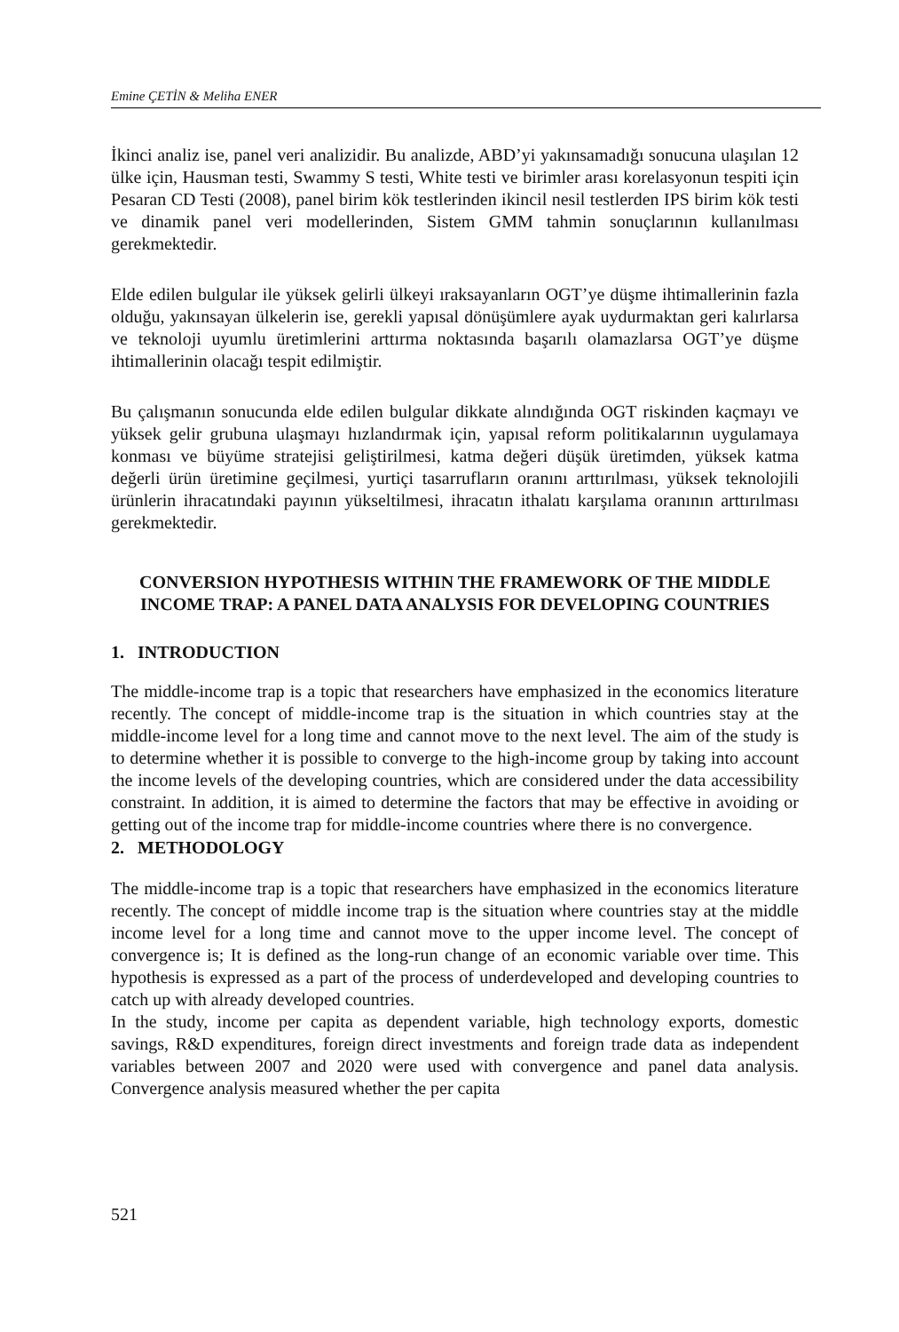Emine ÇETİN & Meliha ENER
İkinci analiz ise, panel veri analizidir. Bu analizde, ABD’yi yakınsamadığı sonucuna ulaşılan 12 ülke için, Hausman testi, Swammy S testi, White testi ve birimler arası korelasyonun tespiti için Pesaran CD Testi (2008), panel birim kök testlerinden ikincil nesil testlerden IPS birim kök testi ve dinamik panel veri modellerinden, Sistem GMM tahmin sonuçlarının kullanılması gerekmektedir.
Elde edilen bulgular ile yüksek gelirli ülkeyi ıraksayanların OGT’ye düşme ihtimallerinin fazla olduğu, yakınsayan ülkelerin ise, gerekli yapısal dönüşümlere ayak uydurmaktan geri kalırlarsa ve teknoloji uyumlu üretimlerini arttırma noktasında başarılı olamazlarsa OGT’ye düşme ihtimallerinin olacağı tespit edilmiştir.
Bu çalışmanın sonucunda elde edilen bulgular dikkate alındığında OGT riskinden kaçmayı ve yüksek gelir grubuna ulaşmayı hızlandırmak için, yapısal reform politikalarının uygulamaya konması ve büyüme stratejisi geliştirilmesi, katma değeri düşük üretimden, yüksek katma değerli ürün üretimine geçilmesi, yurtiçi tasarrufların oranını arttırılması, yüksek teknolojili ürünlerin ihracatındaki payının yükseltilmesi, ihracatın ithalatı karşılama oranının arttırılması gerekmektedir.
CONVERSION HYPOTHESIS WITHIN THE FRAMEWORK OF THE MIDDLE INCOME TRAP: A PANEL DATA ANALYSIS FOR DEVELOPING COUNTRIES
1. INTRODUCTION
The middle-income trap is a topic that researchers have emphasized in the economics literature recently. The concept of middle-income trap is the situation in which countries stay at the middle-income level for a long time and cannot move to the next level. The aim of the study is to determine whether it is possible to converge to the high-income group by taking into account the income levels of the developing countries, which are considered under the data accessibility constraint. In addition, it is aimed to determine the factors that may be effective in avoiding or getting out of the income trap for middle-income countries where there is no convergence.
2. METHODOLOGY
The middle-income trap is a topic that researchers have emphasized in the economics literature recently. The concept of middle income trap is the situation where countries stay at the middle income level for a long time and cannot move to the upper income level. The concept of convergence is; It is defined as the long-run change of an economic variable over time. This hypothesis is expressed as a part of the process of underdeveloped and developing countries to catch up with already developed countries.
In the study, income per capita as dependent variable, high technology exports, domestic savings, R&D expenditures, foreign direct investments and foreign trade data as independent variables between 2007 and 2020 were used with convergence and panel data analysis. Convergence analysis measured whether the per capita
521